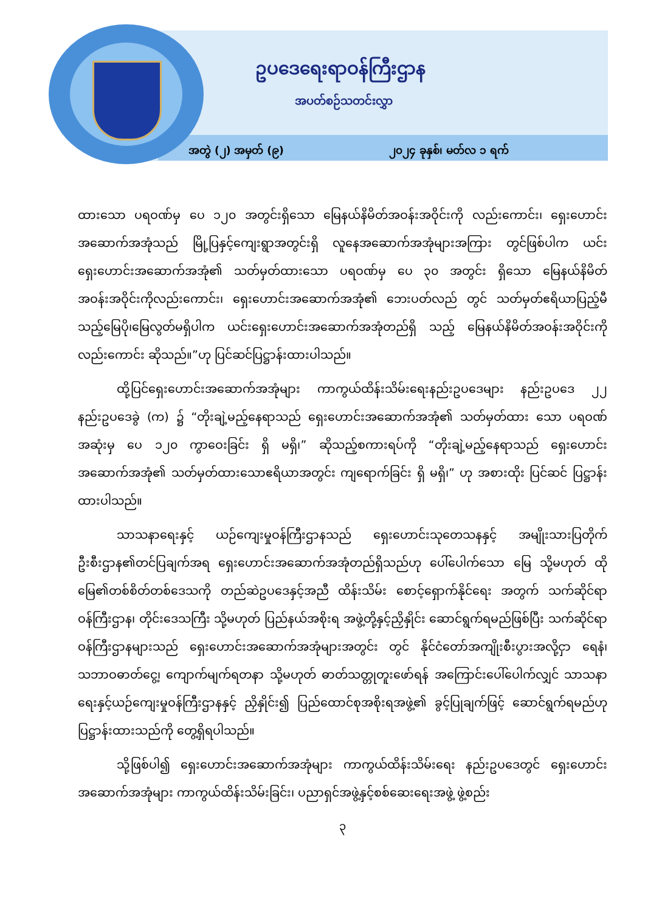ဥပဒေရေးရာဝန်ကြီးဌာန
အပတ်စဉ်သတင်းလွှာ
အတွဲ (၂) အမှတ် (၉) ၂၀၂၄ ခုနှစ်၊ မတ်လ ၁ ရက်
ထားသော ပရဝဏ်မှ ပေ ၁၂၀ အတွင်းရှိသော မြေနယ်နိမိတ်အဝန်းအဝိုင်းကို လည်းကောင်း၊ ရှေးဟောင်းအဆောက်အအုံသည် မြို့ပြနှင့်ကျေးရွာအတွင်းရှိ လူနေအဆောက်အအုံများအကြား တွင်ဖြစ်ပါက ယင်းရှေးဟောင်းအဆောက်အအုံ၏ သတ်မှတ်ထားသော ပရဝဏ်မှ ပေ ၃၀ အတွင်း ရှိသော မြေနယ်နိမိတ်အဝန်းအဝိုင်းကိုလည်းကောင်း၊ ရှေးဟောင်းအဆောက်အအုံ၏ ဘေးပတ်လည် တွင် သတ်မှတ်ဧရိယာပြည့်မီသည့်မြေပို၊မြေလွတ်မရှိပါက ယင်းရှေးဟောင်းအဆောက်အအုံတည်ရှိ သည့် မြေနယ်နိမိတ်အဝန်းအဝိုင်းကိုလည်းကောင်း ဆိုသည်။”ဟု ပြင်ဆင်ပြဋ္ဌာန်းထားပါသည်။
ထို့ပြင်ရှေးဟောင်းအဆောက်အအုံများ ကာကွယ်ထိန်းသိမ်းရေးနည်းဥပဒေများ နည်းဥပဒေ ၂၂ နည်းဥပဒေခွဲ (က) ၌ “တိုးချဲ့မည့်နေရာသည် ရှေးဟောင်းအဆောက်အအုံ၏ သတ်မှတ်ထား သော ပရဝဏ်အဆုံးမှ ပေ ၁၂၀ ကွာဝေးခြင်း ရှိ မရှိ၊” ဆိုသည့်စကားရပ်ကို “တိုးချဲ့မည့်နေရာသည် ရှေးဟောင်းအဆောက်အအုံ၏ သတ်မှတ်ထားသောဧရိယာအတွင်း ကျရောက်ခြင်း ရှိ မရှိ၊” ဟု အစားထိုး ပြင်ဆင် ပြဋ္ဌာန်းထားပါသည်။
သာသနာရေးနှင့် ယဉ်ကျေးမှုဝန်ကြီးဌာနသည် ရှေးဟောင်းသုတေသနနှင့် အမျိုးသားပြတိုက် ဦးစီးဌာန၏တင်ပြချက်အရ ရှေးဟောင်းအဆောက်အအုံတည်ရှိသည်ဟု ပေါ်ပေါက်သော မြေ သို့မဟုတ် ထိုမြေ၏တစ်စိတ်တစ်ဒေသကို တည်ဆဲဥပဒေနှင့်အညီ ထိန်းသိမ်း စောင့်ရှောက်နိုင်ရေး အတွက် သက်ဆိုင်ရာဝန်ကြီးဌာန၊ တိုင်းဒေသကြီး သို့မဟုတ် ပြည်နယ်အစိုးရ အဖွဲ့တို့နှင့်ညှိနှိုင်း ဆောင်ရွက်ရမည်ဖြစ်ပြီး သက်ဆိုင်ရာဝန်ကြီးဌာနများသည် ရှေးဟောင်းအဆောက်အအုံများအတွင်း တွင် နိုင်ငံတော်အကျိုးစီးပွားအလို့ငှာ ရေနံ၊ သဘာဝဓာတ်ငွေ့၊ ကျောက်မျက်ရတနာ သို့မဟုတ် ဓာတ်သတ္တုတူးဖော်ရန် အကြောင်းပေါ်ပေါက်လျှင် သာသနာရေးနှင့်ယဉ်ကျေးမှုဝန်ကြီးဌာနနှင့် ညှိနှိုင်း၍ ပြည်ထောင်စုအစိုးရအဖွဲ့၏ ခွင့်ပြုချက်ဖြင့် ဆောင်ရွက်ရမည်ဟု ပြဋ္ဌာန်းထားသည်ကို တွေ့ရှိရပါသည်။
သို့ဖြစ်ပါ၍ ရှေးဟောင်းအဆောက်အအုံများ ကာကွယ်ထိန်းသိမ်းရေး နည်းဥပဒေတွင် ရှေးဟောင်းအဆောက်အအုံများ ကာကွယ်ထိန်းသိမ်းခြင်း၊ ပညာရှင်အဖွဲ့နှင့်စစ်ဆေးရေးအဖွဲ့ ဖွဲ့စည်း
၃